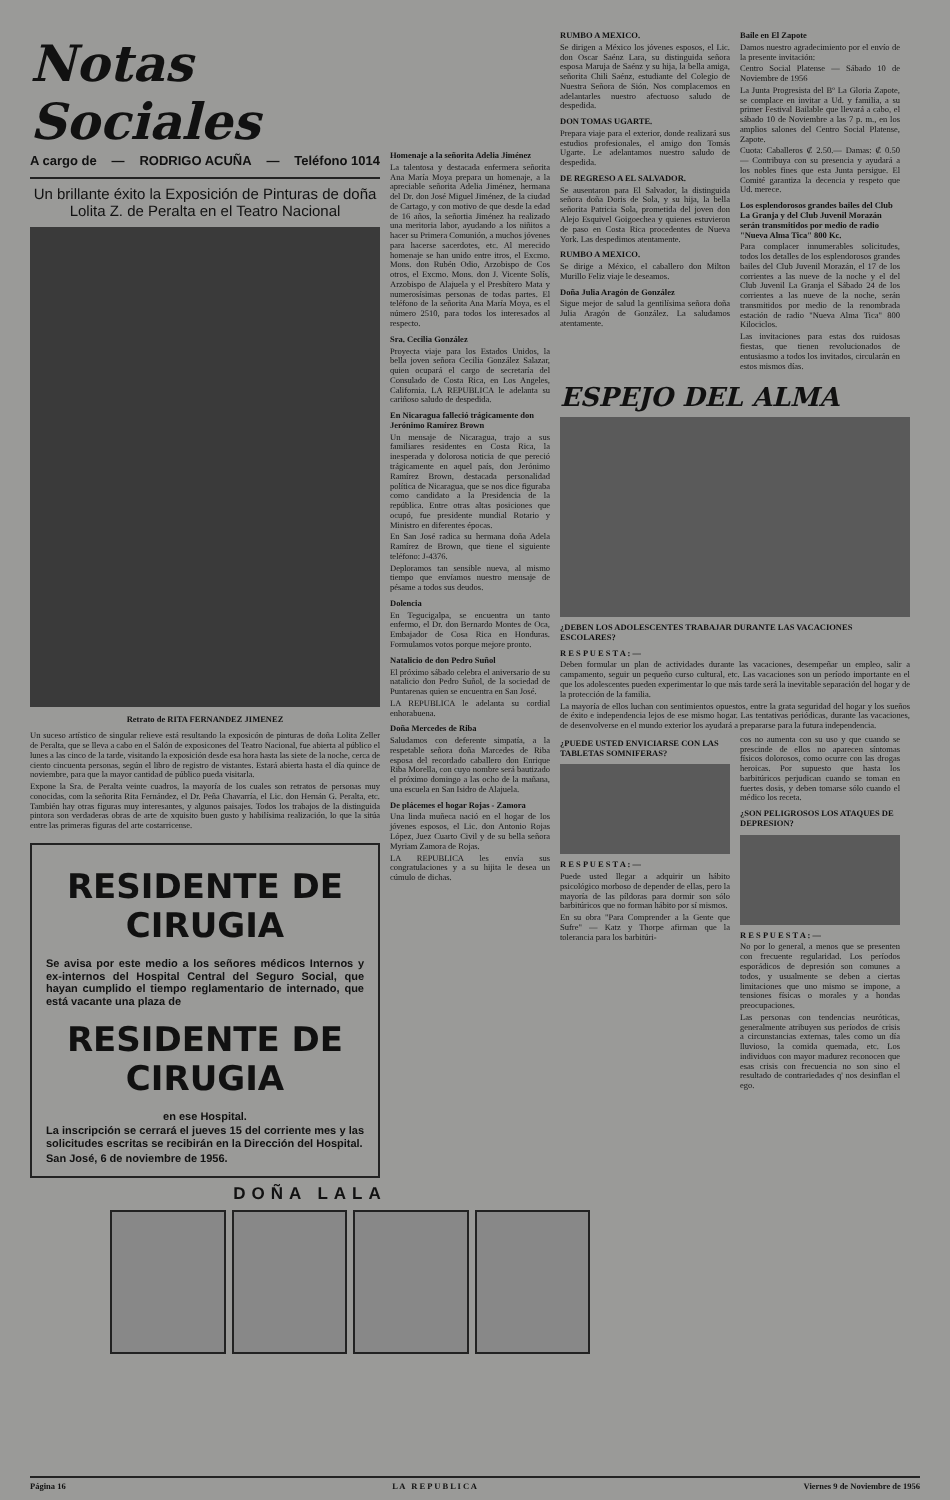Notas Sociales
A cargo de — RODRIGO ACUÑA — Teléfono 1014
Un brillante éxito la Exposición de Pinturas de doña Lolita Z. de Peralta en el Teatro Nacional
Retrato de RITA FERNANDEZ JIMENEZ
Un suceso artístico de singular relieve está resultando la exposicón de pinturas de doña Lolita Zeller de Peralta, que se lleva a cabo en el Salón de exposicones del Teatro Nacional, fue abierta al público el lunes a las cinco de la tarde, visitando la exposición desde esa hora hasta las siete de la noche, cerca de ciento cincuenta personas, según el libro de registro de vistantes. Estará abierta hasta el día quince de noviembre, para que la mayor cantidad de público pueda visitarla.
Expone la Sra. de Peralta veinte cuadros, la mayoría de los cuales son retratos de personas muy conocidas, com la señorita Rita Fernández, el Dr. Peña Chavarría, el Lic. don Hernán G. Peralta, etc. También hay otras figuras muy interesantes, y algunos paisajes. Todos los trabajos de la distinguida pintora son verdaderas obras de arte de xquisito buen gusto y habilísima realización, lo que la sitúa entre las primeras figuras del arte costarricense.
RESIDENTE DE CIRUGIA
Se avisa por este medio a los señores médicos Internos y ex-internos del Hospital Central del Seguro Social, que hayan cumplido el tiempo reglamentario de internado, que está vacante una plaza de
RESIDENTE DE CIRUGIA
en ese Hospital.
La inscripción se cerrará el jueves 15 del corriente mes y las solicitudes escritas se recibirán en la Dirección del Hospital.
San José, 6 de noviembre de 1956.
Homenaje a la señorita Adelia Jiménez
La talentosa y destacada enfermera señorita Ana María Moya prepara un homenaje, a la apreciable señorita Adelia Jiménez, hermana del Dr. don José Miguel Jiménez, de la ciudad de Cartago, y con motivo de que desde la edad de 16 años, la señortia Jiménez ha realizado una meritoria labor, ayudando a los niñitos a hacer su Primera Comunión, a muchos jóvenes para hacerse sacerdotes, etc. Al merecido homenaje se han unido entre itros, el Excmo. Mons. don Rubén Odio, Arzobispo de Cos otros, el Excmo. Mons. don J. Vicente Solís, Arzobispo de Alajuela y el Presbítero Mata y numerosísimas personas de todas partes. El teléfono de la señorita Ana María Moya, es el número 2510, para todos los interesados al respecto.
Sra. Cecilia González
Proyecta viaje para los Estados Unidos, la bella joven señora Cecilia González Salazar, quien ocupará el cargo de secretaría del Consulado de Costa Rica, en Los Angeles, California. LA REPUBLICA le adelanta su cariñoso saludo de despedida.
En Nicaragua falleció trágicamente don Jerónimo Ramírez Brown
Un mensaje de Nicaragua, trajo a sus familiares residentes en Costa Rica, la inesperada y dolorosa noticia de que pereció trágicamente en aquel país, don Jerónimo Ramírez Brown, destacada personalidad política de Nicaragua, que se nos dice figuraba como candidato a la Presidencia de la república. Entre otras altas posiciones que ocupó, fue presidente mundial Rotario y Ministro en diferentes épocas.
En San José radica su hermana doña Adela Ramírez de Brown, que tiene el siguiente teléfono: J-4376.
Deploramos tan sensible nueva, al mismo tiempo que envíamos nuestro mensaje de pésame a todos sus deudos.
Dolencia
En Tegucigalpa, se encuentra un tanto enfermo, el Dr. don Bernardo Montes de Oca, Embajador de Cosa Rica en Honduras. Formulamos votos porque mejore pronto.
Natalicio de don Pedro Suñol
El próximo sábado celebra el aniversario de su natalicio don Pedro Suñol, de la sociedad de Puntarenas quien se encuentra en San José.
LA REPUBLICA le adelanta su cordial enhorabuena.
Doña Mercedes de Riba
Saludamos con deferente simpatía, a la respetable señora doña Marcedes de Riba esposa del recordado caballero don Enrique Riba Morella, con cuyo nombre será bautizado el próximo domingo a las ocho de la mañana, una escuela en San Isidro de Alajuela.
De plácemes el hogar Rojas - Zamora
Una linda muñeca nació en el hogar de los jóvenes esposos, el Lic. don Antonio Rojas López, Juez Cuarto Civil y de su bella señora Myriam Zamora de Rojas.
LA REPUBLICA les envía sus congratulaciones y a su hijita le desea un cúmulo de dichas.
RUMBO A MEXICO.
Se dirigen a México los jóvenes esposos, el Lic. don Oscar Saénz Lara, su distinguida señora esposa Maruja de Saénz y su hija, la bella amiga, señorita Chili Saénz, estudiante del Colegio de Nuestra Señora de Sión. Nos complacemos en adelantarles nuestro afectuoso saludo de despedida.
DON TOMAS UGARTE.
Prepara viaje para el exterior, donde realizará sus estudios profesionales, el amigo don Tomás Ugarte. Le adelantamos nuestro saludo de despedida.
DE REGRESO A EL SALVADOR.
Se ausentaron para El Salvador, la distinguida señora doña Doris de Sola, y su hija, la bella señorita Patricia Sola, prometida del joven don Alejo Esquivel Goigoechea y quienes estuvieron de paso en Costa Rica procedentes de Nueva York. Las despedimos atentamente.
RUMBO A MEXICO.
Se dirige a México, el caballero don Milton Murillo Feliz viaje le deseamos.
Doña Julia Aragón de González
Sigue mejor de salud la gentilísima señora doña Julia Aragón de González. La saludamos atentamente.
Baile en El Zapote
Damos nuestro agradecimiento por el envío de la presente invitación:
Centro Social Platense — Sábado 10 de Noviembre de 1956
La Junta Progresista del Bº La Gloria Zapote, se complace en invitar a Ud. y familia, a su primer Festival Bailable que llevará a cabo, el sábado 10 de Noviembre a las 7 p. m., en los amplios salones del Centro Social Platense, Zapote.
Cuota: Caballeros ₡ 2.50.— Damas: ₡ 0.50 — Contribuya con su presencia y ayudará a los nobles fines que esta Junta persigue. El Comité garantiza la decencia y respeto que Ud. merece.
Los esplendorosos grandes bailes del Club La Granja y del Club Juvenil Morazán serán transmitidos por medio de radio "Nueva Alma Tica" 800 Kc.
Para complacer innumerables solicitudes, todos los detalles de los esplendorosos grandes bailes del Club Juvenil Morazán, el 17 de los corrientes a las nueve de la noche y el del Club Juvenil La Granja el Sábado 24 de los corrientes a las nueve de la noche, serán transmitidos por medio de la renombrada estación de radio "Nueva Alma Tica" 800 Kilociclos.
Las invitaciones para estas dos ruidosas fiestas, que tienen revolucionados de entusiasmo a todos los invitados, circularán en estos mismos días.
ESPEJO DEL ALMA
¿DEBEN LOS ADOLESCENTES TRABAJAR DURANTE LAS VACACIONES ESCOLARES?
R E S P U E S T A : —
Deben formular un plan de actividades durante las vacaciones, desempeñar un empleo, salir a campamento, seguir un pequeño curso cultural, etc. Las vacaciones son un período importante en el que los adolescentes pueden experimentar lo que más tarde será la inevitable separación del hogar y de la protección de la familia.
La mayoría de ellos luchan con sentimientos opuestos, entre la grata seguridad del hogar y los sueños de éxito e independencia lejos de ese mismo hogar. Las tentativas periódicas, durante las vacaciones, de desenvolverse en el mundo exterior los ayudará a prepararse para la futura independencia.
¿PUEDE USTED ENVICIARSE CON LAS TABLETAS SOMNIFERAS?
R E S P U E S T A : —
Puede usted llegar a adquirir un hábito psicológico morboso de depender de ellas, pero la mayoría de las píldoras para dormir son sólo barbitúricos que no forman hábito por sí mismos.
En su obra "Para Comprender a la Gente que Sufre" — Katz y Thorpe afirman que la tolerancia para los barbitúri-
cos no aumenta con su uso y que cuando se prescinde de ellos no aparecen síntomas físicos dolorosos, como ocurre con las drogas heroicas. Por supuesto que hasta los barbitúricos perjudican cuando se toman en fuertes dosis, y deben tomarse sólo cuando el médico los receta.
¿SON PELIGROSOS LOS ATAQUES DE DEPRESION?
R E S P U E S T A : —
No por lo general, a menos que se presenten con frecuente regularidad. Los períodos esporádicos de depresión son comunes a todos, y usualmente se deben a ciertas limitaciones que uno mismo se impone, a tensiones físicas o morales y a hondas preocupaciones.
Las personas con tendencias neuróticas, generalmente atribuyen sus períodos de crisis a circunstancias externas, tales como un día lluvioso, la comida quemada, etc. Los individuos con mayor madurez reconocen que esas crisis con frecuencia no son sino el resultado de contrariedades q' nos desinflan el ego.
DOÑA LALA
Página 16 L A R E P U B L I C A Viernes 9 de Noviembre de 1956